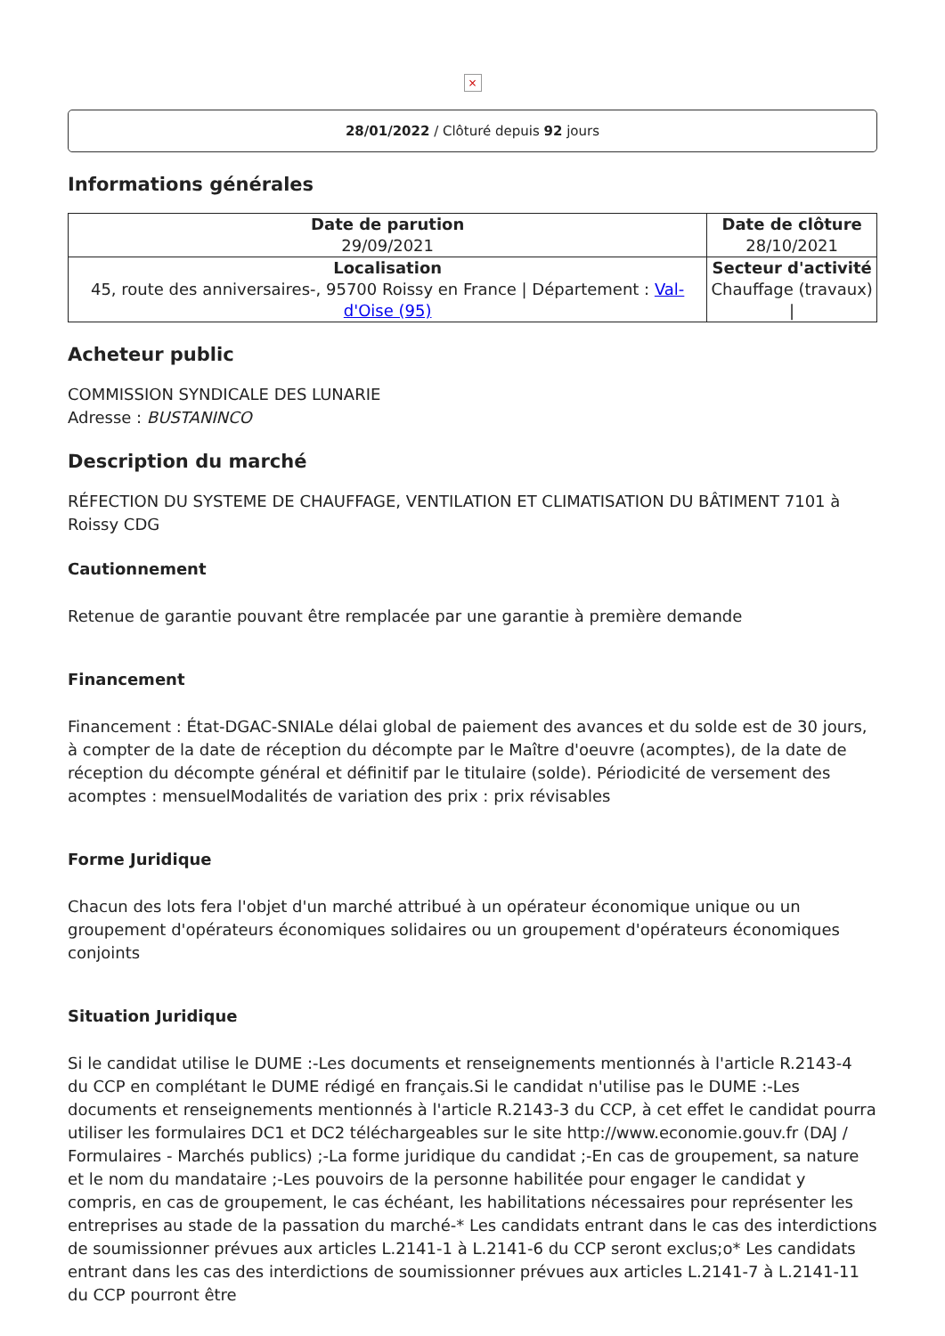×
28/01/2022 / Clôturé depuis 92 jours
Informations générales
| Date de parution 29/09/2021 | Date de clôture 28/10/2021 |
| Localisation 45, route des anniversaires-, 95700 Roissy en France / Département : Val-d'Oise (95) | Secteur d'activité Chauffage (travaux) / |
Acheteur public
COMMISSION SYNDICALE DES LUNARIE
Adresse : BUSTANINCO
Description du marché
RÉFECTION DU SYSTEME DE CHAUFFAGE, VENTILATION ET CLIMATISATION DU BÂTIMENT 7101 à Roissy CDG
Cautionnement
Retenue de garantie pouvant être remplacée par une garantie à première demande
Financement
Financement : État-DGAC-SNIALe délai global de paiement des avances et du solde est de 30 jours, à compter de la date de réception du décompte par le Maître d'oeuvre (acomptes), de la date de réception du décompte général et définitif par le titulaire (solde). Périodicité de versement des acomptes : mensuelModalités de variation des prix : prix révisables
Forme Juridique
Chacun des lots fera l'objet d'un marché attribué à un opérateur économique unique ou un groupement d'opérateurs économiques solidaires ou un groupement d'opérateurs économiques conjoints
Situation Juridique
Si le candidat utilise le DUME :-Les documents et renseignements mentionnés à l'article R.2143-4 du CCP en complétant le DUME rédigé en français.Si le candidat n'utilise pas le DUME :-Les documents et renseignements mentionnés à l'article R.2143-3 du CCP, à cet effet le candidat pourra utiliser les formulaires DC1 et DC2 téléchargeables sur le site http://www.economie.gouv.fr (DAJ / Formulaires - Marchés publics) ;-La forme juridique du candidat ;-En cas de groupement, sa nature et le nom du mandataire ;-Les pouvoirs de la personne habilitée pour engager le candidat y compris, en cas de groupement, le cas échéant, les habilitations nécessaires pour représenter les entreprises au stade de la passation du marché-* Les candidats entrant dans le cas des interdictions de soumissionner prévues aux articles L.2141-1 à L.2141-6 du CCP seront exclus;o* Les candidats entrant dans les cas des interdictions de soumissionner prévues aux articles L.2141-7 à L.2141-11 du CCP pourront être